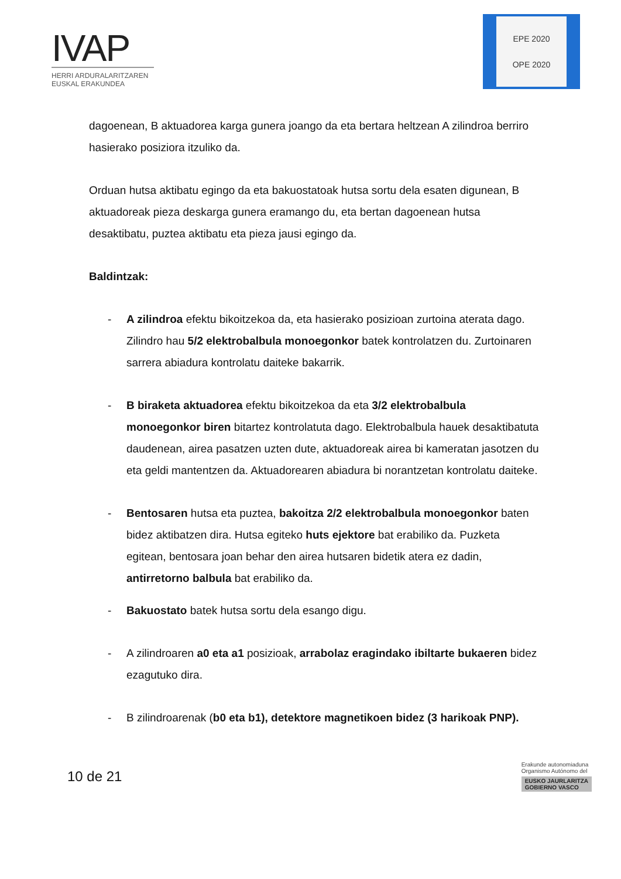IVAP
HERRI ARDURALARITZAREN
EUSKAL ERAKUNDEA
EPE 2020
OPE 2020
dagoenean, B aktuadorea karga gunera joango da eta bertara heltzean A zilindroa berriro hasierako posiziora itzuliko da.
Orduan hutsa aktibatu egingo da eta bakuostatoak hutsa sortu dela esaten digunean, B aktuadoreak pieza deskarga gunera eramango du, eta bertan dagoenean hutsa desaktibatu, puztea aktibatu eta pieza jausi egingo da.
Baldintzak:
- A zilindroa efektu bikoitzekoa da, eta hasierako posizioan zurtoina aterata dago. Zilindro hau 5/2 elektrobalbula monoegonkor batek kontrolatzen du. Zurtoinaren sarrera abiadura kontrolatu daiteke bakarrik.
- B biraketa aktuadorea efektu bikoitzekoa da eta 3/2 elektrobalbula monoegonkor biren bitartez kontrolatuta dago. Elektrobalbula hauek desaktibatuta daudenean, airea pasatzen uzten dute, aktuadoreak airea bi kameratan jasotzen du eta geldi mantentzen da. Aktuadorearen abiadura bi norantzetan kontrolatu daiteke.
- Bentosaren hutsa eta puztea, bakoitza 2/2 elektrobalbula monoegonkor baten bidez aktibatzen dira. Hutsa egiteko huts ejektore bat erabiliko da. Puzketa egitean, bentosara joan behar den airea hutsaren bidetik atera ez dadin, antirretorno balbula bat erabiliko da.
- Bakuostato batek hutsa sortu dela esango digu.
- A zilindroaren a0 eta a1 posizioak, arrabolaz eragindako ibiltarte bukaeren bidez ezagutuko dira.
- B zilindroarenak (b0 eta b1), detektore magnetikoen bidez (3 harikoak PNP).
10 de 21
Erakunde autonomiaduna
Organismo Autónomo del
EUSKO JAURLARITZA
GOBIERNO VASCO